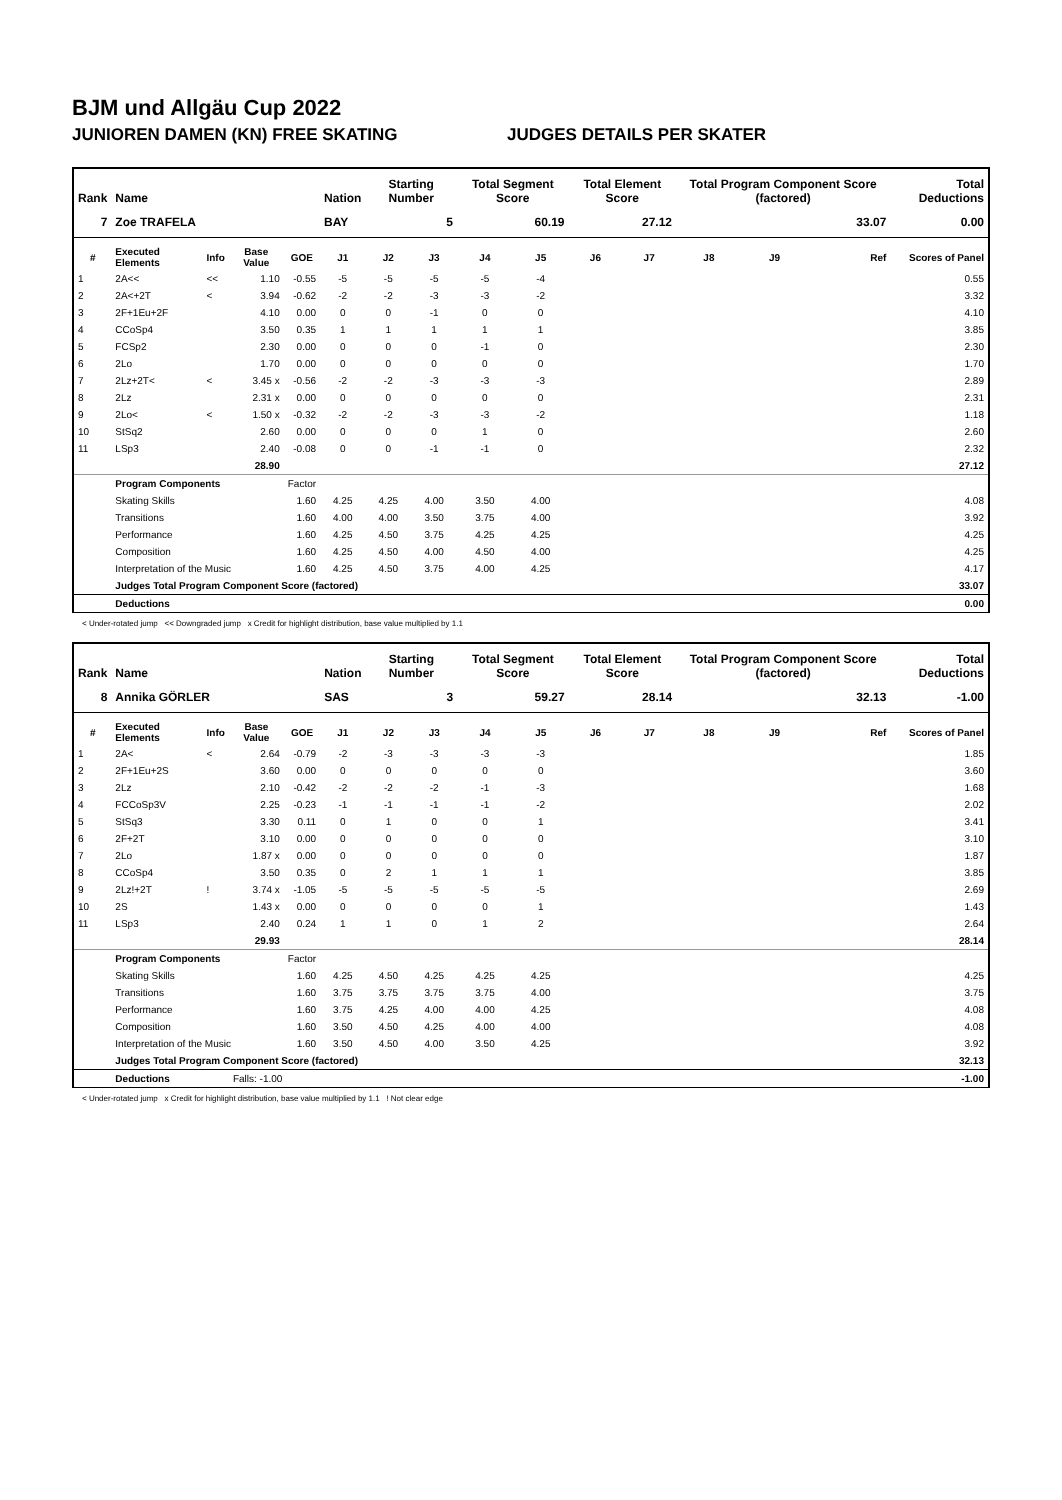BJM und Allgäu Cup 2022
JUNIOREN DAMEN (KN) FREE SKATING JUDGES DETAILS PER SKATER
| Rank | Name | | | | Nation | Starting Number | | Total Segment Score | | Total Element Score | | Total Program Component Score (factored) | | | Total Deductions |
| --- | --- | --- | --- | --- | --- | --- | --- | --- | --- | --- | --- | --- | --- | --- | --- |
| 7 | Zoe TRAFELA | | | | BAY | 5 | | 60.19 | | 27.12 | | 33.07 | | | 0.00 |
| # | Executed Elements | Info | Base Value | GOE | J1 | J2 | J3 | J4 | J5 | J6 | J7 | J8 | J9 | Ref | Scores of Panel |
| 1 | 2A<< | << | 1.10 | -0.55 | -5 | -5 | -5 | -5 | -4 | | | | | | 0.55 |
| 2 | 2A<+2T | < | 3.94 | -0.62 | -2 | -2 | -3 | -3 | -2 | | | | | | 3.32 |
| 3 | 2F+1Eu+2F | | 4.10 | 0.00 | 0 | 0 | -1 | 0 | 0 | | | | | | 4.10 |
| 4 | CCoSp4 | | 3.50 | 0.35 | 1 | 1 | 1 | 1 | 1 | | | | | | 3.85 |
| 5 | FCSp2 | | 2.30 | 0.00 | 0 | 0 | 0 | -1 | 0 | | | | | | 2.30 |
| 6 | 2Lo | | 1.70 | 0.00 | 0 | 0 | 0 | 0 | 0 | | | | | | 1.70 |
| 7 | 2Lz+2T< | < | 3.45 x | -0.56 | -2 | -2 | -3 | -3 | -3 | | | | | | 2.89 |
| 8 | 2Lz | | 2.31 x | 0.00 | 0 | 0 | 0 | 0 | 0 | | | | | | 2.31 |
| 9 | 2Lo< | < | 1.50 x | -0.32 | -2 | -2 | -3 | -3 | -2 | | | | | | 1.18 |
| 10 | StSq2 | | 2.60 | 0.00 | 0 | 0 | 0 | 1 | 0 | | | | | | 2.60 |
| 11 | LSp3 | | 2.40 | -0.08 | 0 | 0 | -1 | -1 | 0 | | | | | | 2.32 |
| | | | 28.90 | | | | | | | | | | | | 27.12 |
| | Program Components | | | Factor | | | | | | | | | | | |
| | Skating Skills | | | 1.60 | 4.25 | 4.25 | 4.00 | 3.50 | 4.00 | | | | | | 4.08 |
| | Transitions | | | 1.60 | 4.00 | 4.00 | 3.50 | 3.75 | 4.00 | | | | | | 3.92 |
| | Performance | | | 1.60 | 4.25 | 4.50 | 3.75 | 4.25 | 4.25 | | | | | | 4.25 |
| | Composition | | | 1.60 | 4.25 | 4.50 | 4.00 | 4.50 | 4.00 | | | | | | 4.25 |
| | Interpretation of the Music | | | 1.60 | 4.25 | 4.50 | 3.75 | 4.00 | 4.25 | | | | | | 4.17 |
| | Judges Total Program Component Score (factored) | | | | | | | | | | | | | | 33.07 |
| | Deductions | | | | | | | | | | | | | | 0.00 |
< Under-rotated jump << Downgraded jump x Credit for highlight distribution, base value multiplied by 1.1
| Rank | Name | | | | Nation | Starting Number | | Total Segment Score | | Total Element Score | | Total Program Component Score (factored) | | | Total Deductions |
| --- | --- | --- | --- | --- | --- | --- | --- | --- | --- | --- | --- | --- | --- | --- | --- |
| 8 | Annika GÖRLER | | | | SAS | 3 | | 59.27 | | 28.14 | | 32.13 | | | -1.00 |
| # | Executed Elements | Info | Base Value | GOE | J1 | J2 | J3 | J4 | J5 | J6 | J7 | J8 | J9 | Ref | Scores of Panel |
| 1 | 2A< | < | 2.64 | -0.79 | -2 | -3 | -3 | -3 | -3 | | | | | | 1.85 |
| 2 | 2F+1Eu+2S | | 3.60 | 0.00 | 0 | 0 | 0 | 0 | 0 | | | | | | 3.60 |
| 3 | 2Lz | | 2.10 | -0.42 | -2 | -2 | -2 | -1 | -3 | | | | | | 1.68 |
| 4 | FCCoSp3V | | 2.25 | -0.23 | -1 | -1 | -1 | -1 | -2 | | | | | | 2.02 |
| 5 | StSq3 | | 3.30 | 0.11 | 0 | 1 | 0 | 0 | 1 | | | | | | 3.41 |
| 6 | 2F+2T | | 3.10 | 0.00 | 0 | 0 | 0 | 0 | 0 | | | | | | 3.10 |
| 7 | 2Lo | | 1.87 x | 0.00 | 0 | 0 | 0 | 0 | 0 | | | | | | 1.87 |
| 8 | CCoSp4 | | 3.50 | 0.35 | 0 | 2 | 1 | 1 | 1 | | | | | | 3.85 |
| 9 | 2Lz!+2T | ! | 3.74 x | -1.05 | -5 | -5 | -5 | -5 | -5 | | | | | | 2.69 |
| 10 | 2S | | 1.43 x | 0.00 | 0 | 0 | 0 | 0 | 1 | | | | | | 1.43 |
| 11 | LSp3 | | 2.40 | 0.24 | 1 | 1 | 0 | 1 | 2 | | | | | | 2.64 |
| | | | 29.93 | | | | | | | | | | | | 28.14 |
| | Program Components | | | Factor | | | | | | | | | | | |
| | Skating Skills | | | 1.60 | 4.25 | 4.50 | 4.25 | 4.25 | 4.25 | | | | | | 4.25 |
| | Transitions | | | 1.60 | 3.75 | 3.75 | 3.75 | 3.75 | 4.00 | | | | | | 3.75 |
| | Performance | | | 1.60 | 3.75 | 4.25 | 4.00 | 4.00 | 4.25 | | | | | | 4.08 |
| | Composition | | | 1.60 | 3.50 | 4.50 | 4.25 | 4.00 | 4.00 | | | | | | 4.08 |
| | Interpretation of the Music | | | 1.60 | 3.50 | 4.50 | 4.00 | 3.50 | 4.25 | | | | | | 3.92 |
| | Judges Total Program Component Score (factored) | | | | | | | | | | | | | | 32.13 |
| | Deductions | | Falls: -1.00 | | | | | | | | | | | | -1.00 |
< Under-rotated jump x Credit for highlight distribution, base value multiplied by 1.1 ! Not clear edge